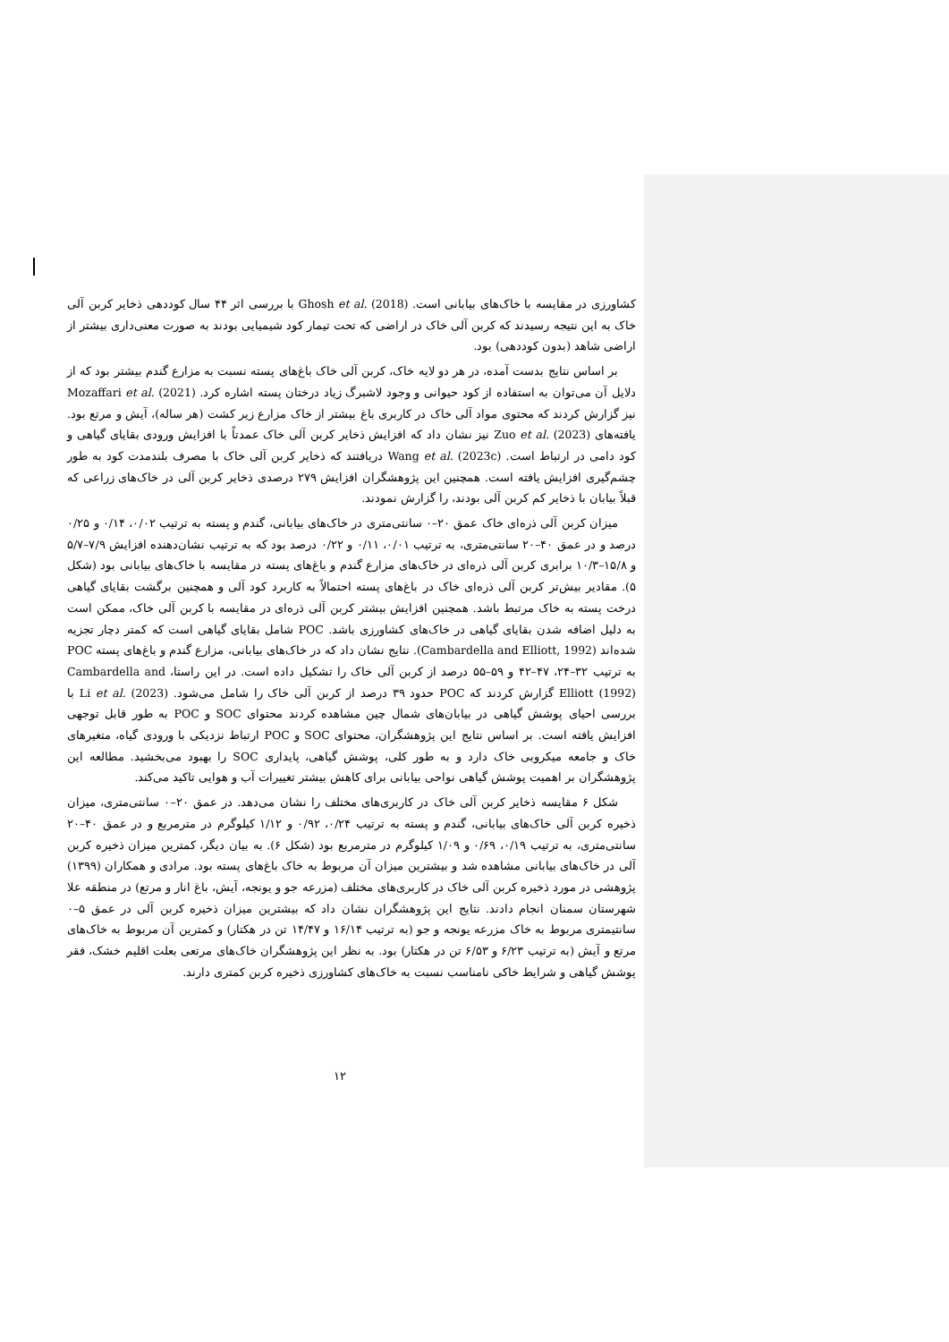کشاورزی در مقایسه با خاک‌های بیابانی است. Ghosh et al. (2018) با بررسی اثر ۴۴ سال کوددهی ذخایر کربن آلی خاک به این نتیجه رسیدند که کربن آلی خاک در اراضی که تحت تیمار کود شیمیایی بودند به صورت معنی‌داری بیشتر از اراضی شاهد (بدون کوددهی) بود.
بر اساس نتایج بدست آمده، در هر دو لایه خاک، کربن آلی خاک باغ‌های پسته نسبت به مزارع گندم بیشتر بود که از دلایل آن می‌توان به استفاده از کود حیوانی و وجود لاشبرگ زیاد درختان پسته اشاره کرد. Mozaffari et al. (2021) نیز گزارش کردند که محتوی مواد آلی خاک در کاربری باغ بیشتر از خاک مزارع زیر کشت (هر ساله)، آیش و مرتع بود. یافته‌های Zuo et al. (2023) نیز نشان داد که افزایش ذخایر کربن آلی خاک عمدتاً با افزایش ورودی بقایای گیاهی و کود دامی در ارتباط است. Wang et al. (2023c) دریافتند که ذخایر کربن آلی خاک با مصرف بلندمدت کود به طور چشم‌گیری افزایش یافته است. همچنین این پژوهشگران افزایش ۲۷۹ درصدی ذخایر کربن آلی در خاک‌های زراعی که قبلاً بیابان با ذخایر کم کربن آلی بودند، را گزارش نمودند.
میزان کربن آلی ذره‌ای خاک عمق ۲۰–۰ سانتی‌متری در خاک‌های بیابانی، گندم و پسته به ترتیب ۰/۰۲، ۰/۱۴ و ۰/۲۵ درصد و در عمق ۴۰–۲۰ سانتی‌متری، به ترتیب ۰/۰۱، ۰/۱۱ و ۰/۲۲ درصد بود که به ترتیب نشان‌دهنده افزایش ۷/۹–۵/۷ و ۱۵/۸–۱۰/۳ برابری کربن آلی ذره‌ای در خاک‌های مزارع گندم و باغ‌های پسته در مقایسه با خاک‌های بیابانی بود (شکل ۵). مقادیر بیش‌تر کربن آلی ذره‌ای خاک در باغ‌های پسته احتمالاً به کاربرد کود آلی و همچنین برگشت بقایای گیاهی درخت پسته به خاک مرتبط باشد. همچنین افزایش بیشتر کربن آلی ذره‌ای در مقایسه با کربن آلی خاک، ممکن است به دلیل اضافه شدن بقایای گیاهی در خاک‌های کشاورزی باشد. POC شامل بقایای گیاهی است که کمتر دچار تجزیه شده‌اند (Cambardella and Elliott, 1992). نتایج نشان داد که در خاک‌های بیابانی، مزارع گندم و باغ‌های پسته POC به ترتیب ۳۲–۲۴، ۴۷–۴۲ و ۵۹–۵۵ درصد از کربن آلی خاک را تشکیل داده است. در این راستا، Cambardella and Elliott (1992) گزارش کردند که POC حدود ۳۹ درصد از کربن آلی خاک را شامل می‌شود. Li et al. (2023) با بررسی احیای پوشش گیاهی در بیابان‌های شمال چین مشاهده کردند محتوای SOC و POC به طور قابل توجهی افزایش یافته است. بر اساس نتایج این پژوهشگران، محتوای SOC و POC ارتباط نزدیکی با ورودی گیاه، متغیرهای خاک و جامعه میکروبی خاک دارد و به طور کلی، پوشش گیاهی، پایداری SOC را بهبود می‌بخشید. مطالعه این پژوهشگران بر اهمیت پوشش گیاهی نواحی بیابانی برای کاهش بیشتر تغییرات آب و هوایی تاکید می‌کند.
شکل ۶ مقایسه ذخایر کربن آلی خاک در کاربری‌های مختلف را نشان می‌دهد. در عمق ۲۰–۰ سانتی‌متری، میزان ذخیره کربن آلی خاک‌های بیابانی، گندم و پسته به ترتیب ۰/۲۴، ۰/۹۲ و ۱/۱۲ کیلوگرم در مترمربع و در عمق ۴۰–۲۰ سانتی‌متری، به ترتیب ۰/۱۹، ۰/۶۹ و ۱/۰۹ کیلوگرم در مترمربع بود (شکل ۶). به بیان دیگر، کمترین میزان ذخیره کربن آلی در خاک‌های بیابانی مشاهده شد و بیشترین میزان آن مربوط به خاک باغ‌های پسته بود. مرادی و همکاران (۱۳۹۹) پژوهشی در مورد ذخیره کربن آلی خاک در کاربری‌های مختلف (مزرعه جو و یونجه، آیش، باغ انار و مرتع) در منطقه علا شهرستان سمنان انجام دادند. نتایج این پژوهشگران نشان داد که بیشترین میزان ذخیره کربن آلی در عمق ۵–۰ سانتیمتری مربوط به خاک مزرعه یونجه و جو (به ترتیب ۱۶/۱۴ و ۱۴/۴۷ تن در هکتار) و کمترین آن مربوط به خاک‌های مرتع و آیش (به ترتیب ۶/۲۳ و ۶/۵۳ تن در هکتار) بود. به نظر این پژوهشگران خاک‌های مرتعی بعلت اقلیم خشک، فقر پوشش گیاهی و شرایط خاکی نامناسب نسبت به خاک‌های کشاورزی ذخیره کربن کمتری دارند.
۱۲